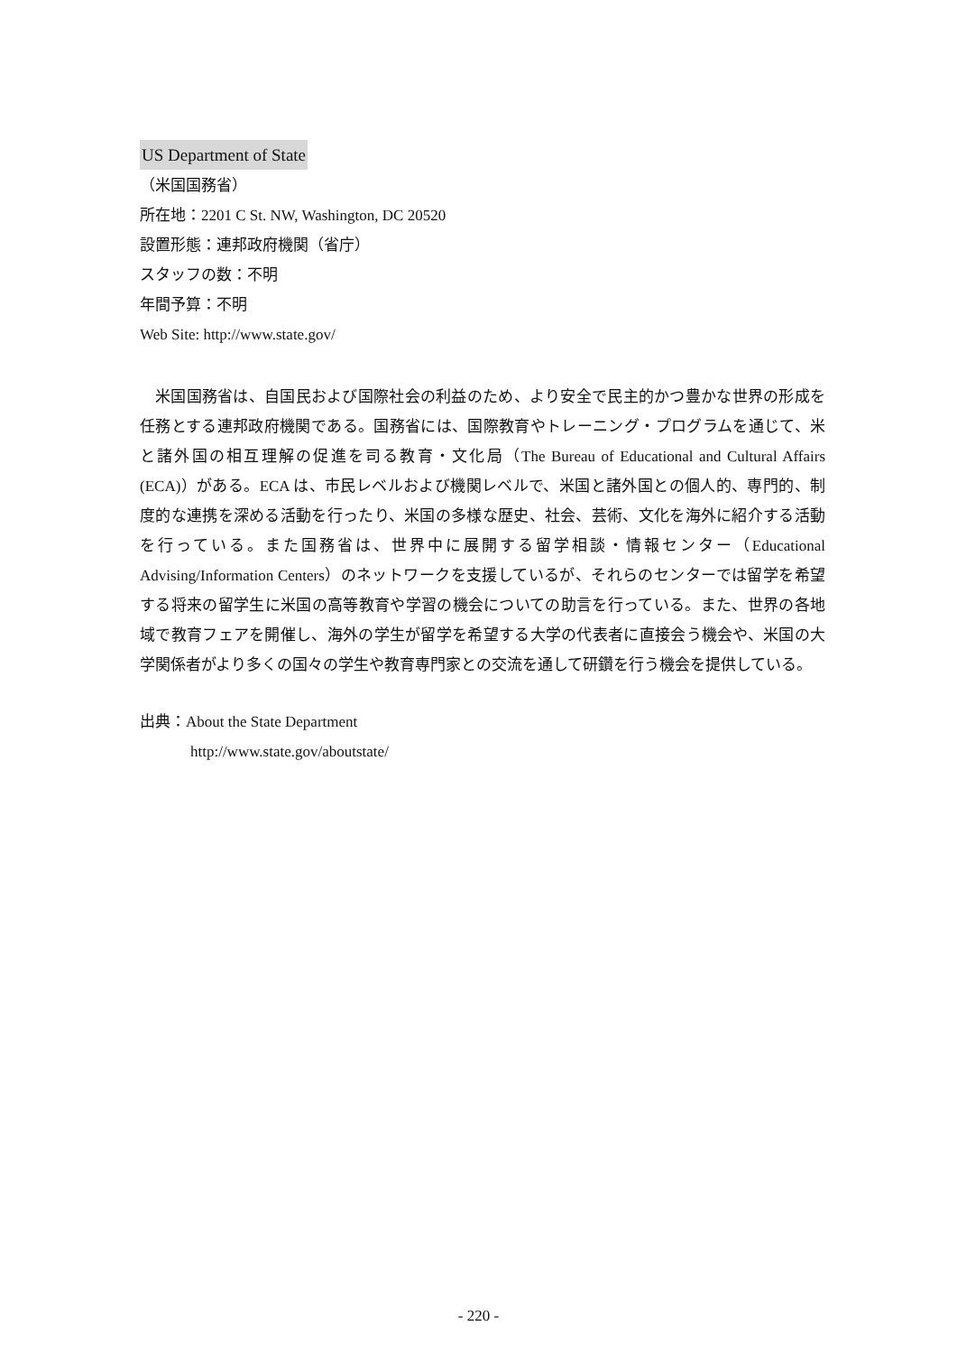US Department of State
（米国国務省）
所在地：2201 C St. NW, Washington, DC 20520
設置形態：連邦政府機関（省庁）
スタッフの数：不明
年間予算：不明
Web Site: http://www.state.gov/
米国国務省は、自国民および国際社会の利益のため、より安全で民主的かつ豊かな世界の形成を任務とする連邦政府機関である。国務省には、国際教育やトレーニング・プログラムを通じて、米と諸外国の相互理解の促進を司る教育・文化局（The Bureau of Educational and Cultural Affairs (ECA)）がある。ECA は、市民レベルおよび機関レベルで、米国と諸外国との個人的、専門的、制度的な連携を深める活動を行ったり、米国の多様な歴史、社会、芸術、文化を海外に紹介する活動を行っている。また国務省は、世界中に展開する留学相談・情報センター（Educational Advising/Information Centers）のネットワークを支援しているが、それらのセンターでは留学を希望する将来の留学生に米国の高等教育や学習の機会についての助言を行っている。また、世界の各地域で教育フェアを開催し、海外の学生が留学を希望する大学の代表者に直接会う機会や、米国の大学関係者がより多くの国々の学生や教育専門家との交流を通して研鑽を行う機会を提供している。
出典：About the State Department
http://www.state.gov/aboutstate/
- 220 -